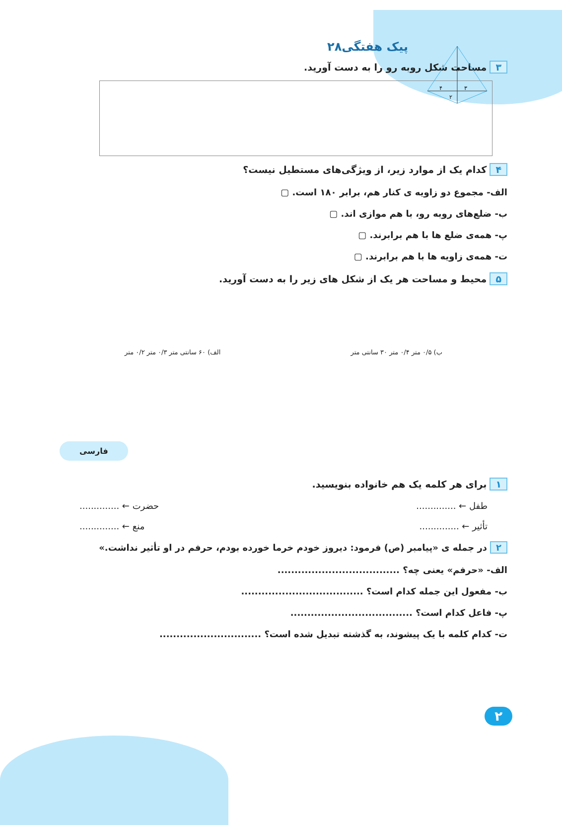پیک هفتگی۲۸
۳ مساحت شکل روبه رو را به دست آورید.
۸
۴
۳
۲
۴ کدام یک از موارد زیر، از ویژگی‌های مستطیل نیست؟
الف- مجموع دو زاویه ی کنار هم، برابر ۱۸۰ است. ▢
ب- ضلع‌های روبه رو، با هم موازی اند. ▢
پ- همه‌ی ضلع ها با هم برابرند. ▢
ت- همه‌ی زاویه ها با هم برابرند. ▢
۵ محیط و مساحت هر یک از شکل های زیر را به دست آورید.
ب) ۰/۵ متر ۰/۴ متر ۳۰ سانتی متر
الف) ۶۰ سانتی متر ۰/۳ متر ۰/۲ متر
فارسی
۱ برای هر کلمه یک هم خانواده بنویسید.
طفل ← .............. حضرت ← ..............
تأثیر ← .............. منع ← ..............
۲ در جمله ی «پیامبر (ص) فرمود: دیروز خودم خرما خورده بودم، حرفم در او تأثیر نداشت.»
الف- «حرفم» یعنی چه؟ ....................................
ب- مفعول این جمله کدام است؟ ....................................
پ- فاعل کدام است؟ ....................................
ت- کدام کلمه با یک پیشوند، به گذشته تبدیل شده است؟ ..............................
۲